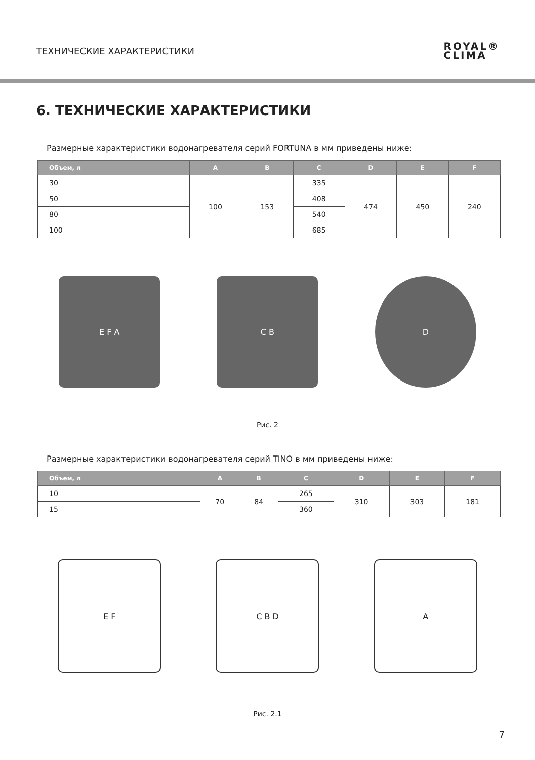ТЕХНИЧЕСКИЕ ХАРАКТЕРИСТИКИ
ROYAL®
CLIMA
6. ТЕХНИЧЕСКИЕ ХАРАКТЕРИСТИКИ
Размерные характеристики водонагревателя серий FORTUNA в мм приведены ниже:
| Объем, л | A | B | C | D | E | F |
| --- | --- | --- | --- | --- | --- | --- |
| 30 | 100 | 153 | 335 | 474 | 450 | 240 |
| 50 | | | 408 | | | |
| 80 | | | 540 | | | |
| 100 | | | 685 | | | |
E F A C B D
Рис. 2
Размерные характеристики водонагревателя серий TINO в мм приведены ниже:
| Объем, л | A | B | C | D | E | F |
| --- | --- | --- | --- | --- | --- | --- |
| 10 | 70 | 84 | 265 | 310 | 303 | 181 |
| 15 | | | 360 | | | |
E F C B D A
Рис. 2.1
7